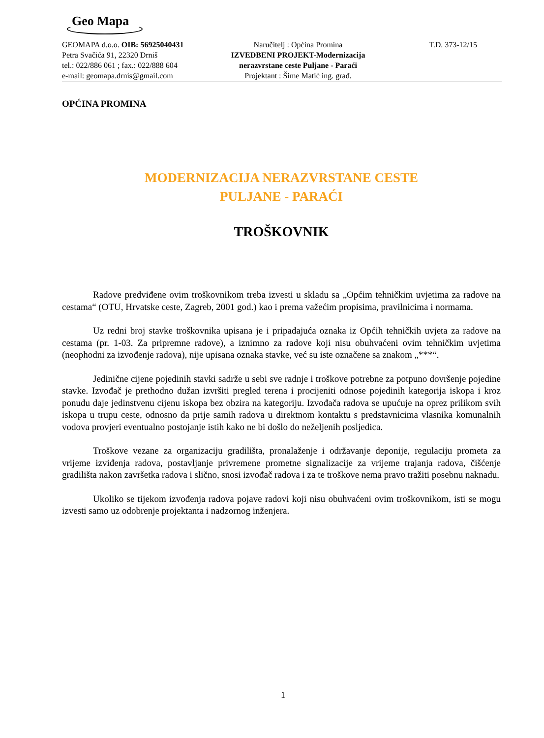Geo Mapa
GEOMAPA d.o.o. OIB: 56925040431
Petra Svačića 91, 22320 Drniš
tel.: 022/886 061 ; fax.: 022/888 604
e-mail: geomapa.drnis@gmail.com
Naručitelj : Općina Promina
IZVEDBENI PROJEKT-Modernizacija nerazvrstane ceste Puljane - Paraći
Projektant : Šime Matić ing. građ.
T.D. 373-12/15
OPĆINA PROMINA
MODERNIZACIJA NERAZVRSTANE CESTE
PULJANE - PARAĆI
TROŠKOVNIK
Radove predviđene ovim troškovnikom treba izvesti u skladu sa „Općim tehničkim uvjetima za radove na cestama“ (OTU, Hrvatske ceste, Zagreb, 2001 god.) kao i prema važećim propisima, pravilnicima i normama.
Uz redni broj stavke troškovnika upisana je i pripadajuća oznaka iz Općih tehničkih uvjeta za radove na cestama (pr. 1-03. Za pripremne radove), a iznimno za radove koji nisu obuhvaćeni ovim tehničkim uvjetima (neophodni za izvođenje radova), nije upisana oznaka stavke, već su iste označene sa znakom „***“.
Jedinične cijene pojedinih stavki sadrže u sebi sve radnje i troškove potrebne za potpuno dovršenje pojedine stavke. Izvođač je prethodno dužan izvršiti pregled terena i procijeniti odnose pojedinih kategorija iskopa i kroz ponudu daje jedinstvenu cijenu iskopa bez obzira na kategoriju. Izvođača radova se upućuje na oprez prilikom svih iskopa u trupu ceste, odnosno da prije samih radova u direktnom kontaktu s predstavnicima vlasnika komunalnih vodova provjeri eventualno postojanje istih kako ne bi došlo do neželjenih posljedica.
Troškove vezane za organizaciju gradilišta, pronalaženje i održavanje deponije, regulaciju prometa za vrijeme izviđenja radova, postavljanje privremene prometne signalizacije za vrijeme trajanja radova, čišćenje gradilišta nakon završetka radova i slično, snosi izvođač radova i za te troškove nema pravo tražiti posebnu naknadu.
Ukoliko se tijekom izvođenja radova pojave radovi koji nisu obuhvaćeni ovim troškovnikom, isti se mogu izvesti samo uz odobrenje projektanta i nadzornog inženjera.
1